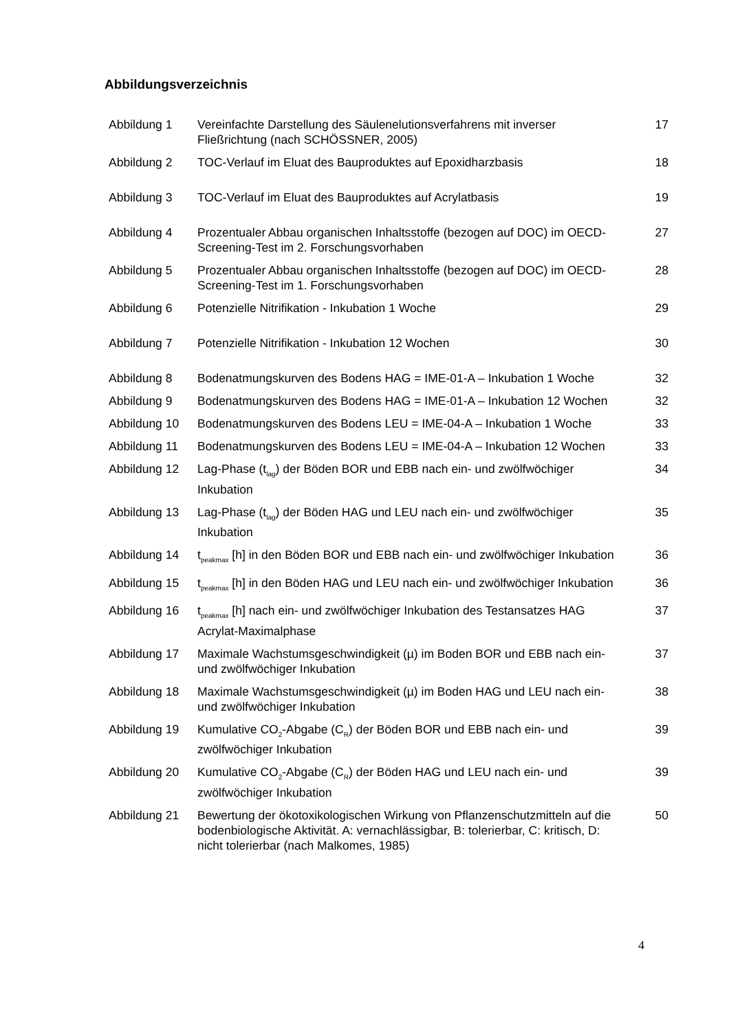Abbildungsverzeichnis
| Abbildung 1 | Vereinfachte Darstellung des Säulenelutionsverfahrens mit inverser Fließrichtung (nach SCHÖSSNER, 2005) | 17 |
| Abbildung 2 | TOC-Verlauf im Eluat des Bauproduktes auf Epoxidharzbasis | 18 |
| Abbildung 3 | TOC-Verlauf im Eluat des Bauproduktes auf Acrylatbasis | 19 |
| Abbildung 4 | Prozentualer Abbau organischen Inhaltsstoffe (bezogen auf DOC) im OECD-Screening-Test im 2. Forschungsvorhaben | 27 |
| Abbildung 5 | Prozentualer Abbau organischen Inhaltsstoffe (bezogen auf DOC) im OECD-Screening-Test im 1. Forschungsvorhaben | 28 |
| Abbildung 6 | Potenzielle Nitrifikation - Inkubation 1 Woche | 29 |
| Abbildung 7 | Potenzielle Nitrifikation - Inkubation 12 Wochen | 30 |
| Abbildung 8 | Bodenatmungskurven des Bodens HAG = IME-01-A – Inkubation 1 Woche | 32 |
| Abbildung 9 | Bodenatmungskurven des Bodens HAG = IME-01-A – Inkubation 12 Wochen | 32 |
| Abbildung 10 | Bodenatmungskurven des Bodens LEU = IME-04-A – Inkubation 1 Woche | 33 |
| Abbildung 11 | Bodenatmungskurven des Bodens LEU = IME-04-A – Inkubation 12 Wochen | 33 |
| Abbildung 12 | Lag-Phase (t<sub>lag</sub>) der Böden BOR und EBB nach ein- und zwölfwöchiger Inkubation | 34 |
| Abbildung 13 | Lag-Phase (t<sub>lag</sub>) der Böden HAG und LEU nach ein- und zwölfwöchiger Inkubation | 35 |
| Abbildung 14 | t<sub>peakmax</sub> [h] in den Böden BOR und EBB nach ein- und zwölfwöchiger Inkubation | 36 |
| Abbildung 15 | t<sub>peakmax</sub> [h] in den Böden HAG und LEU nach ein- und zwölfwöchiger Inkubation | 36 |
| Abbildung 16 | t<sub>peakmax</sub> [h] nach ein- und zwölfwöchiger Inkubation des Testansatzes HAG Acrylat-Maximalphase | 37 |
| Abbildung 17 | Maximale Wachstumsgeschwindigkeit (µ) im Boden BOR und EBB nach ein- und zwölfwöchiger Inkubation | 37 |
| Abbildung 18 | Maximale Wachstumsgeschwindigkeit (µ) im Boden HAG und LEU nach ein- und zwölfwöchiger Inkubation | 38 |
| Abbildung 19 | Kumulative CO<sub>2</sub>-Abgabe (C<sub>R</sub>) der Böden BOR und EBB nach ein- und zwölfwöchiger Inkubation | 39 |
| Abbildung 20 | Kumulative CO<sub>2</sub>-Abgabe (C<sub>R</sub>) der Böden HAG und LEU nach ein- und zwölfwöchiger Inkubation | 39 |
| Abbildung 21 | Bewertung der ökotoxikologischen Wirkung von Pflanzenschutzmitteln auf die bodenbiologische Aktivität. A: vernachlässigbar, B: tolerierbar, C: kritisch, D: nicht tolerierbar (nach Malkomes, 1985) | 50 |
4